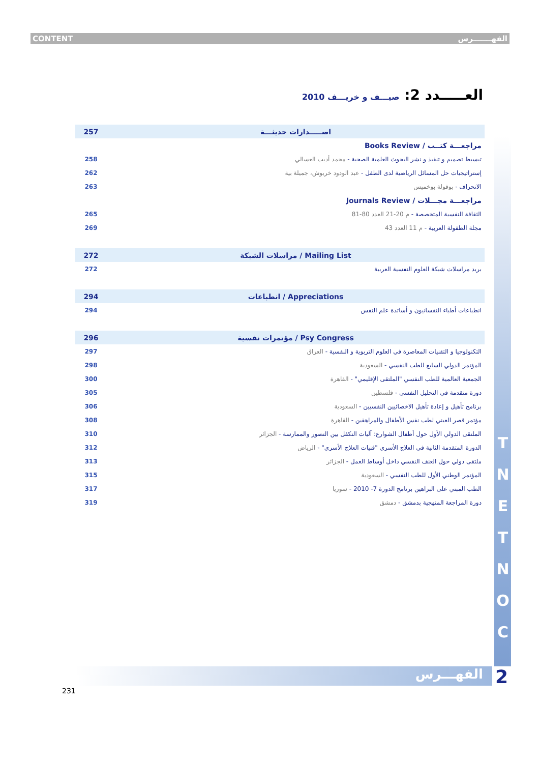CONTENT الفهـــــــرس
العـــــدد 2: صيـــف و خريـــف 2010
| 257 | اصـــــدارات حديثـــة |
| مراجعـــة كتــب / Books Review | |
| 258 | تبسيط تصميم و تنفيذ و نشر البحوث العلمية الصحية - محمد أديب العسالي |
| 262 | إستراتيجيات حل المسائل الرياضية لدى الطفل - عبد الودود خربوش، جميلة بية |
| 263 | الانحراف - بوفولة بوخميس |
| مراجعـــة مجـــلات / Journals Review | |
| 265 | الثقافة النفسية المتخصصة - م 20-21 العدد 80-81 |
| 269 | مجلة الطفولة العربية - م 11 العدد 43 |
| 272 | مراسلات الشبكة / Mailing List |
| 272 | بريد مراسلات شبكة العلوم النفسية العربية |
| 294 | انطباعات / Appreciations |
| 294 | انطباعات أطباء النفسانيون و أساتذة علم النفس |
| 296 | مؤتمرات نفسية / Psy Congress |
| 297 | التكنولوجيا و التقنيات المعاصرة في العلوم التربوية و النفسية - العراق |
| 298 | المؤتمر الدولي السابع للطب النفسي - السعودية |
| 300 | الجمعية العالمية للطب النفسي "الملتقى الإقليمي" - القاهرة |
| 305 | دورة متقدمة في التحليل النفسي - فلسطين |
| 306 | برنامج تأهيل و إعادة تأهيل الاخصائيين النفسيين - السعودية |
| 308 | مؤتمر قصر العيني لطب نفس الأطفال والمراهقين - القاهرة |
| 310 | الملتقى الدولي الأول حول أطفال الشوارع: آليات التكفل بين التصور والممارسة - الجزائر |
| 312 | الدورة المتقدمة الثانية في العلاج الأسري "فنيات العلاج الأسري" - الرياض |
| 313 | ملتقى دولي حول العنف النفسي داخل أوساط العمل - الجزائر |
| 315 | المؤتمر الوطني الأول للطب النفسي - السعودية |
| 317 | الطب المبني على البراهين برنامج الدورة 7- 2010 - سوريا |
| 319 | دورة المراجعة المنهجية بدمشق - دمشق |
T
N
E
T
N
O
C
الفهـــرس 2
231